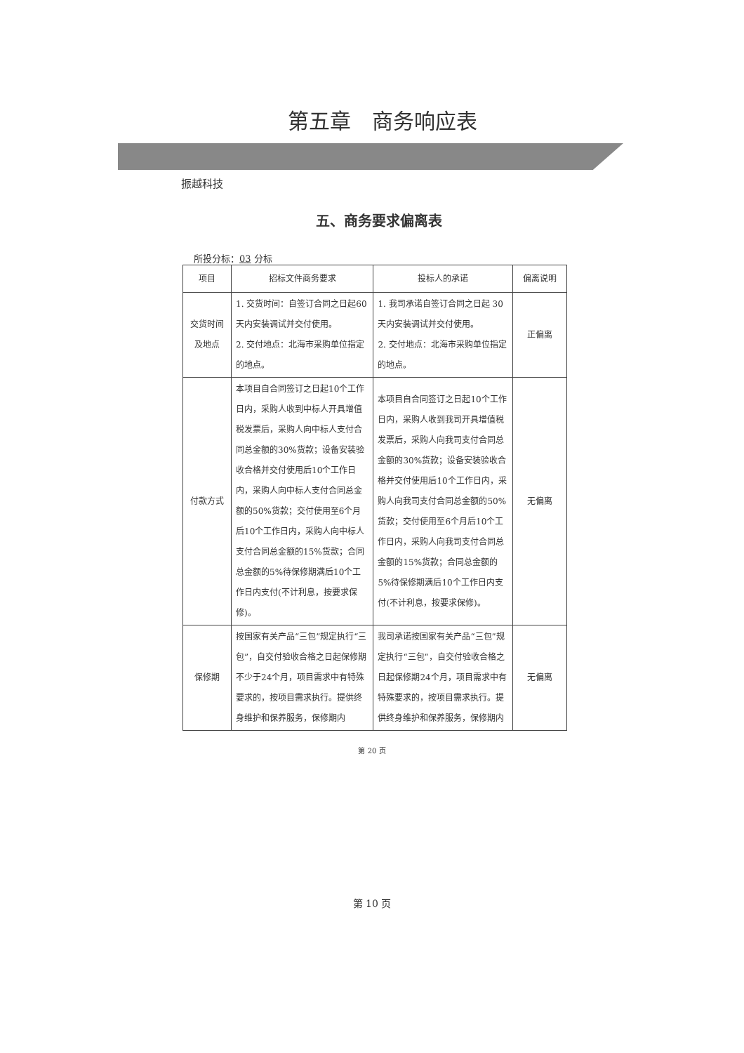第五章　商务响应表
振越科技
五、商务要求偏离表
所投分标：03 分标
| 项目 | 招标文件商务要求 | 投标人的承诺 | 偏离说明 |
| --- | --- | --- | --- |
| 交货时间及地点 | 1. 交货时间：自签订合同之日起60天内安装调试并交付使用。 2. 交付地点：北海市采购单位指定的地点。 | 1. 我司承诺自签订合同之日起 30 天内安装调试并交付使用。 2. 交付地点：北海市采购单位指定的地点。 | 正偏离 |
| 付款方式 | 本项目自合同签订之日起10个工作日内，采购人收到中标人开具增值税发票后，采购人向中标人支付合同总金额的30%货款；设备安装验收合格并交付使用后10个工作日内，采购人向中标人支付合同总金额的50%货款；交付使用至6个月后10个工作日内，采购人向中标人支付合同总金额的15%货款；合同总金额的5%待保修期满后10个工作日内支付(不计利息，按要求保修)。 | 本项目自合同签订之日起10个工作日内，采购人收到我司开具增值税发票后，采购人向我司支付合同总金额的30%货款；设备安装验收合格并交付使用后10个工作日内，采购人向我司支付合同总金额的50%货款；交付使用至6个月后10个工作日内，采购人向我司支付合同总金额的15%货款；合同总金额的5%待保修期满后10个工作日内支付(不计利息，按要求保修)。 | 无偏离 |
| 保修期 | 按国家有关产品“三包”规定执行“三包”，自交付验收合格之日起保修期不少于24个月，项目需求中有特殊要求的，按项目需求执行。提供终身维护和保养服务，保修期内 | 我司承诺按国家有关产品“三包”规定执行“三包”，自交付验收合格之日起保修期24个月，项目需求中有特殊要求的，按项目需求执行。提供终身维护和保养服务，保修期内 | 无偏离 |
第 20 页
第 10 页